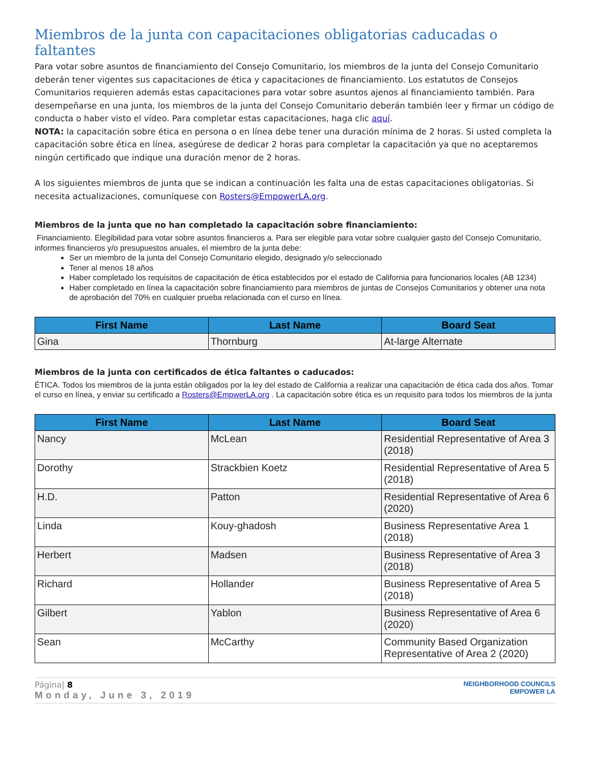Miembros de la junta con capacitaciones obligatorias caducadas o faltantes
Para votar sobre asuntos de financiamiento del Consejo Comunitario, los miembros de la junta del Consejo Comunitario deberán tener vigentes sus capacitaciones de ética y capacitaciones de financiamiento. Los estatutos de Consejos Comunitarios requieren además estas capacitaciones para votar sobre asuntos ajenos al financiamiento también. Para desempeñarse en una junta, los miembros de la junta del Consejo Comunitario deberán también leer y firmar un código de conducta o haber visto el vídeo. Para completar estas capacitaciones, haga clic aquí.
NOTA: la capacitación sobre ética en persona o en línea debe tener una duración mínima de 2 horas. Si usted completa la capacitación sobre ética en línea, asegúrese de dedicar 2 horas para completar la capacitación ya que no aceptaremos ningún certificado que indique una duración menor de 2 horas.
A los siguientes miembros de junta que se indican a continuación les falta una de estas capacitaciones obligatorias. Si necesita actualizaciones, comuníquese con Rosters@EmpowerLA.org.
Miembros de la junta que no han completado la capacitación sobre financiamiento:
Financiamiento. Elegibilidad para votar sobre asuntos financieros a. Para ser elegible para votar sobre cualquier gasto del Consejo Comunitario, informes financieros y/o presupuestos anuales, el miembro de la junta debe:
Ser un miembro de la junta del Consejo Comunitario elegido, designado y/o seleccionado
Tener al menos 18 años
Haber completado los requisitos de capacitación de ética establecidos por el estado de California para funcionarios locales (AB 1234)
Haber completado en línea la capacitación sobre financiamiento para miembros de juntas de Consejos Comunitarios y obtener una nota de aprobación del 70% en cualquier prueba relacionada con el curso en línea.
| First Name | Last Name | Board Seat |
| --- | --- | --- |
| Gina | Thornburg | At-large Alternate |
Miembros de la junta con certificados de ética faltantes o caducados:
ÉTICA. Todos los miembros de la junta están obligados por la ley del estado de California a realizar una capacitación de ética cada dos años. Tomar el curso en línea, y enviar su certificado a Rosters@EmpwerLA.org . La capacitación sobre ética es un requisito para todos los miembros de la junta
| First Name | Last Name | Board Seat |
| --- | --- | --- |
| Nancy | McLean | Residential Representative of Area 3 (2018) |
| Dorothy | Strackbien Koetz | Residential Representative of Area 5 (2018) |
| H.D. | Patton | Residential Representative of Area 6 (2020) |
| Linda | Kouy-ghadosh | Business Representative Area 1 (2018) |
| Herbert | Madsen | Business Representative of Area 3 (2018) |
| Richard | Hollander | Business Representative of Area 5 (2018) |
| Gilbert | Yablon | Business Representative of Area 6 (2020) |
| Sean | McCarthy | Community Based Organization Representative of Area 2 (2020) |
Página| 8
Monday, June 3, 2019
NEIGHBORHOOD COUNCILS
EMPOWER LA